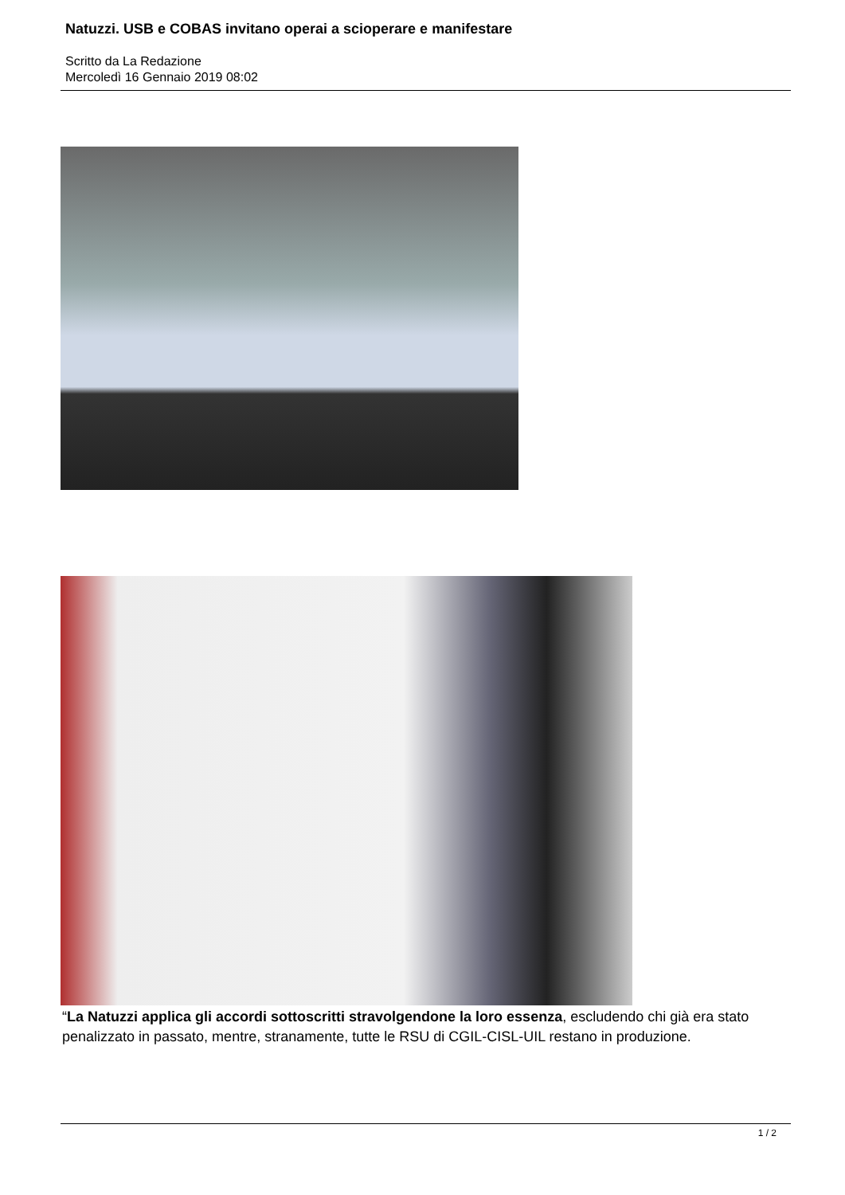Natuzzi. USB e COBAS invitano operai a scioperare e manifestare
Scritto da La Redazione
Mercoledì 16 Gennaio 2019 08:02
“La Natuzzi applica gli accordi sottoscritti stravolgendone la loro essenza, escludendo chi già era stato penalizzato in passato, mentre, stranamente, tutte le RSU di CGIL-CISL-UIL restano in produzione.
1 / 2